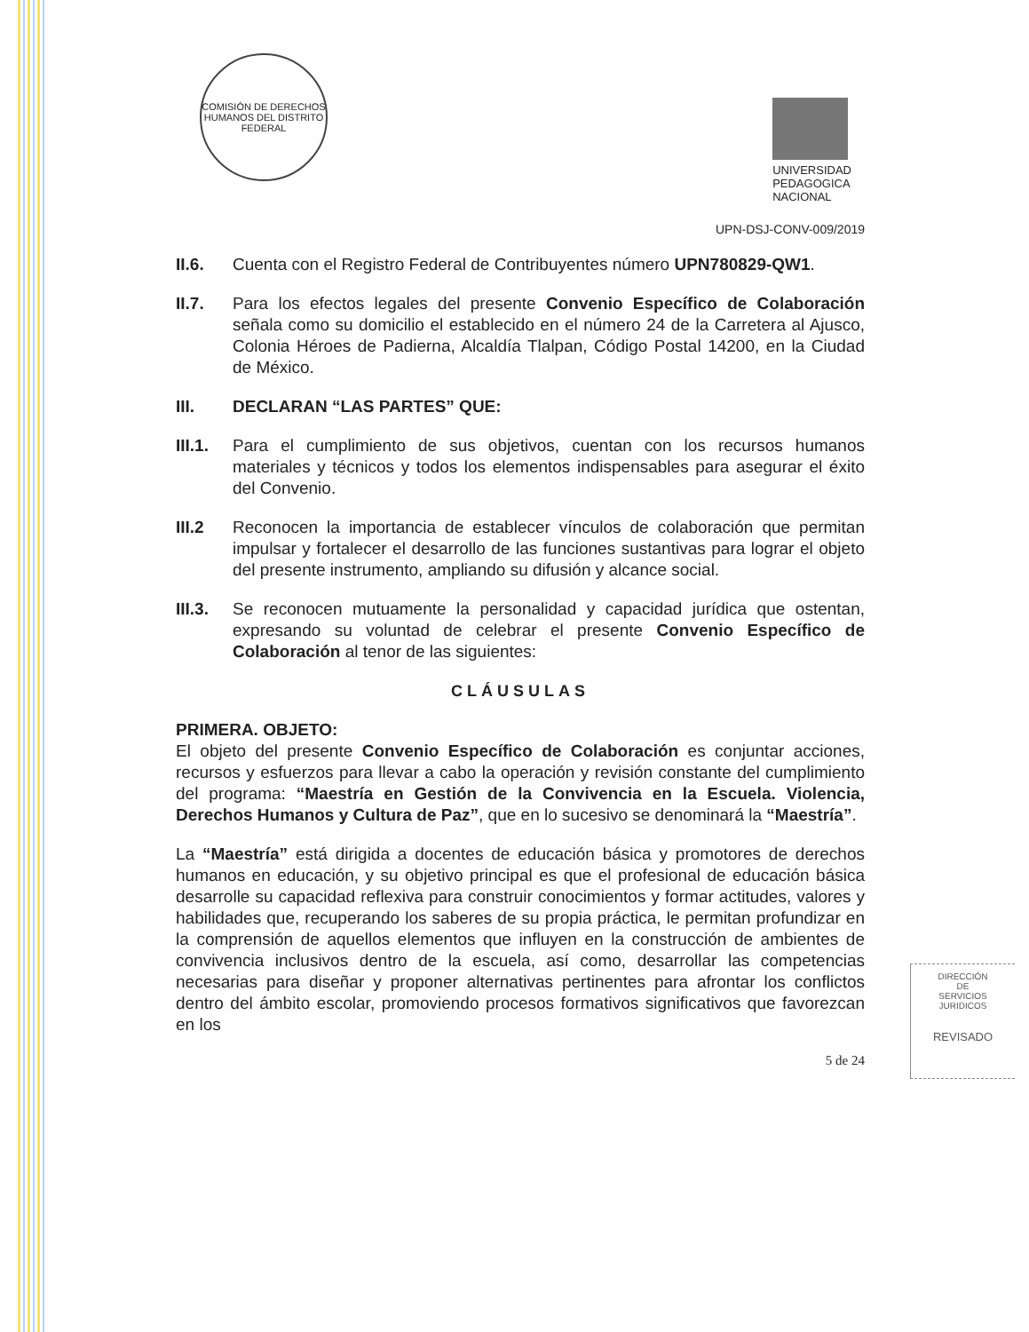COMISIÓN DE DERECHOS HUMANOS DEL DISTRITO FEDERAL
UNIVERSIDAD
PEDAGOGICA
NACIONAL
UPN-DSJ-CONV-009/2019
II.6. Cuenta con el Registro Federal de Contribuyentes número UPN780829-QW1.
II.7. Para los efectos legales del presente Convenio Específico de Colaboración señala como su domicilio el establecido en el número 24 de la Carretera al Ajusco, Colonia Héroes de Padierna, Alcaldía Tlalpan, Código Postal 14200, en la Ciudad de México.
III. DECLARAN “LAS PARTES” QUE:
III.1.
Para el cumplimiento de sus objetivos, cuentan con los recursos humanos materiales y técnicos y todos los elementos indispensables para asegurar el éxito del Convenio.
III.2 Reconocen la importancia de establecer vínculos de colaboración que permitan impulsar y fortalecer el desarrollo de las funciones sustantivas para lograr el objeto del presente instrumento, ampliando su difusión y alcance social.
III.3.
Se reconocen mutuamente la personalidad y capacidad jurídica que ostentan, expresando su voluntad de celebrar el presente Convenio Específico de Colaboración al tenor de las siguientes:
CLÁUSULAS
PRIMERA. OBJETO:
El objeto del presente Convenio Específico de Colaboración es conjuntar acciones, recursos y esfuerzos para llevar a cabo la operación y revisión constante del cumplimiento del programa: “Maestría en Gestión de la Convivencia en la Escuela. Violencia, Derechos Humanos y Cultura de Paz”, que en lo sucesivo se denominará la “Maestría”.
La “Maestría” está dirigida a docentes de educación básica y promotores de derechos humanos en educación, y su objetivo principal es que el profesional de educación básica desarrolle su capacidad reflexiva para construir conocimientos y formar actitudes, valores y habilidades que, recuperando los saberes de su propia práctica, le permitan profundizar en la comprensión de aquellos elementos que influyen en la construcción de ambientes de convivencia inclusivos dentro de la escuela, así como, desarrollar las competencias necesarias para diseñar y proponer alternativas pertinentes para afrontar los conflictos dentro del ámbito escolar, promoviendo procesos formativos significativos que favorezcan en los
5 de 24
DIRECCIÓN
DE
SERVICIOS
JURIDICOS
REVISADO